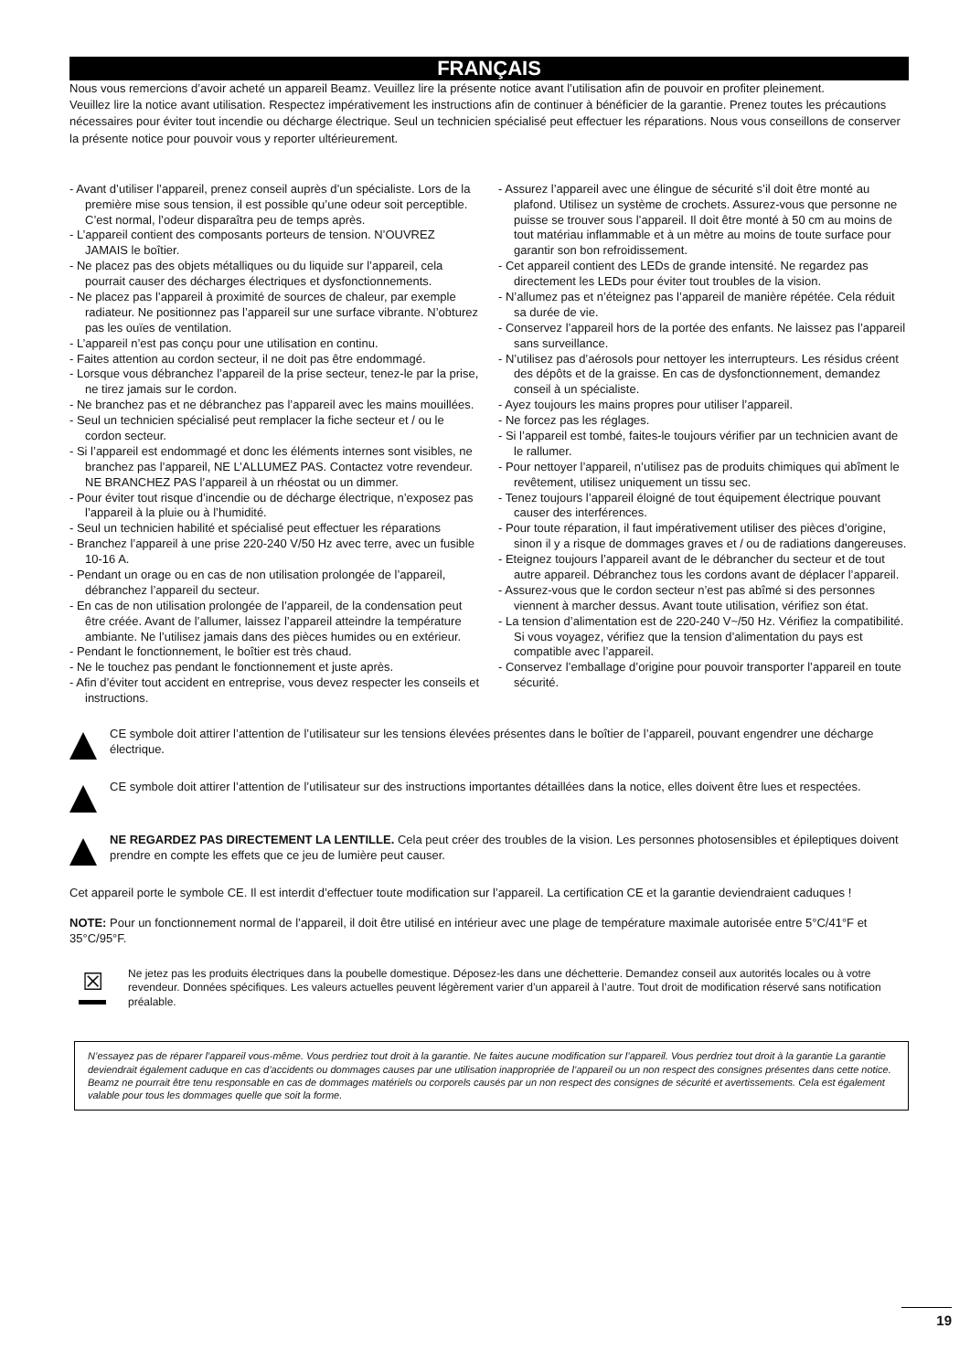FRANÇAIS
Nous vous remercions d’avoir acheté un appareil Beamz. Veuillez lire la présente notice avant l’utilisation afin de pouvoir en profiter pleinement.
Veuillez lire la notice avant utilisation. Respectez impérativement les instructions afin de continuer à bénéficier de la garantie. Prenez toutes les précautions nécessaires pour éviter tout incendie ou décharge électrique. Seul un technicien spécialisé peut effectuer les réparations. Nous vous conseillons de conserver la présente notice pour pouvoir vous y reporter ultérieurement.
- Avant d’utiliser l’appareil, prenez conseil auprès d’un spécialiste. Lors de la première mise sous tension, il est possible qu’une odeur soit perceptible. C’est normal, l’odeur disparaîtra peu de temps après.
- L’appareil contient des composants porteurs de tension. N’OUVREZ JAMAIS le boîtier.
- Ne placez pas des objets métalliques ou du liquide sur l’appareil, cela pourrait causer des décharges électriques et dysfonctionnements.
- Ne placez pas l’appareil à proximité de sources de chaleur, par exemple radiateur. Ne positionnez pas l’appareil sur une surface vibrante. N’obturez pas les ouïes de ventilation.
- L’appareil n’est pas conçu pour une utilisation en continu.
- Faites attention au cordon secteur, il ne doit pas être endommagé.
- Lorsque vous débranchez l’appareil de la prise secteur, tenez-le par la prise, ne tirez jamais sur le cordon.
- Ne branchez pas et ne débranchez pas l’appareil avec les mains mouillées.
- Seul un technicien spécialisé peut remplacer la fiche secteur et / ou le cordon secteur.
- Si l’appareil est endommagé et donc les éléments internes sont visibles, ne branchez pas l’appareil, NE L’ALLUMEZ PAS. Contactez votre revendeur. NE BRANCHEZ PAS l’appareil à un rhéostat ou un dimmer.
- Pour éviter tout risque d’incendie ou de décharge électrique, n’exposez pas l’appareil à la pluie ou à l’humidité.
- Seul un technicien habilité et spécialisé peut effectuer les réparations
- Branchez l’appareil à une prise 220-240 V/50 Hz avec terre, avec un fusible 10-16 A.
- Pendant un orage ou en cas de non utilisation prolongée de l’appareil, débranchez l’appareil du secteur.
- En cas de non utilisation prolongée de l’appareil, de la condensation peut être créée. Avant de l’allumer, laissez l’appareil atteindre la température ambiante. Ne l’utilisez jamais dans des pièces humides ou en extérieur.
- Pendant le fonctionnement, le boîtier est très chaud.
- Ne le touchez pas pendant le fonctionnement et juste après.
- Afin d’éviter tout accident en entreprise, vous devez respecter les conseils et instructions.
- Assurez l’appareil avec une élingue de sécurité s’il doit être monté au plafond. Utilisez un système de crochets. Assurez-vous que personne ne puisse se trouver sous l’appareil. Il doit être monté à 50 cm au moins de tout matériau inflammable et à un mètre au moins de toute surface pour garantir son bon refroidissement.
- Cet appareil contient des LEDs de grande intensité. Ne regardez pas directement les LEDs pour éviter tout troubles de la vision.
- N’allumez pas et n’éteignez pas l’appareil de manière répétée. Cela réduit sa durée de vie.
- Conservez l’appareil hors de la portée des enfants. Ne laissez pas l’appareil sans surveillance.
- N’utilisez pas d’aérosols pour nettoyer les interrupteurs. Les résidus créent des dépôts et de la graisse. En cas de dysfonctionnement, demandez conseil à un spécialiste.
- Ayez toujours les mains propres pour utiliser l’appareil.
- Ne forcez pas les réglages.
- Si l’appareil est tombé, faites-le toujours vérifier par un technicien avant de le rallumer.
- Pour nettoyer l’appareil, n’utilisez pas de produits chimiques qui abîment le revêtement, utilisez uniquement un tissu sec.
- Tenez toujours l’appareil éloigné de tout équipement électrique pouvant causer des interférences.
- Pour toute réparation, il faut impérativement utiliser des pièces d’origine, sinon il y a risque de dommages graves et / ou de radiations dangereuses.
- Eteignez toujours l’appareil avant de le débrancher du secteur et de tout autre appareil. Débranchez tous les cordons avant de déplacer l’appareil.
- Assurez-vous que le cordon secteur n’est pas abîmé si des personnes viennent à marcher dessus. Avant toute utilisation, vérifiez son état.
- La tension d’alimentation est de 220-240 V~/50 Hz. Vérifiez la compatibilité. Si vous voyagez, vérifiez que la tension d’alimentation du pays est compatible avec l’appareil.
- Conservez l’emballage d’origine pour pouvoir transporter l’appareil en toute sécurité.
CE symbole doit attirer l’attention de l’utilisateur sur les tensions élevées présentes dans le boîtier de l’appareil, pouvant engendrer une décharge électrique.
CE symbole doit attirer l’attention de l’utilisateur sur des instructions importantes détaillées dans la notice, elles doivent être lues et respectées.
NE REGARDEZ PAS DIRECTEMENT LA LENTILLE. Cela peut créer des troubles de la vision. Les personnes photosensibles et épileptiques doivent prendre en compte les effets que ce jeu de lumière peut causer.
Cet appareil porte le symbole CE. Il est interdit d’effectuer toute modification sur l’appareil. La certification CE et la garantie deviendraient caduques !
NOTE: Pour un fonctionnement normal de l’appareil, il doit être utilisé en intérieur avec une plage de température maximale autorisée entre 5°C/41°F et 35°C/95°F.
☒
Ne jetez pas les produits électriques dans la poubelle domestique. Déposez-les dans une déchetterie. Demandez conseil aux autorités locales ou à votre revendeur. Données spécifiques. Les valeurs actuelles peuvent légèrement varier d’un appareil à l’autre. Tout droit de modification réservé sans notification préalable.
N’essayez pas de réparer l’appareil vous-même. Vous perdriez tout droit à la garantie. Ne faites aucune modification sur l’appareil. Vous perdriez tout droit à la garantie La garantie deviendrait également caduque en cas d’accidents ou dommages causes par une utilisation inappropriée de l’appareil ou un non respect des consignes présentes dans cette notice. Beamz ne pourrait être tenu responsable en cas de dommages matériels ou corporels causés par un non respect des consignes de sécurité et avertissements. Cela est également valable pour tous les dommages quelle que soit la forme.
19